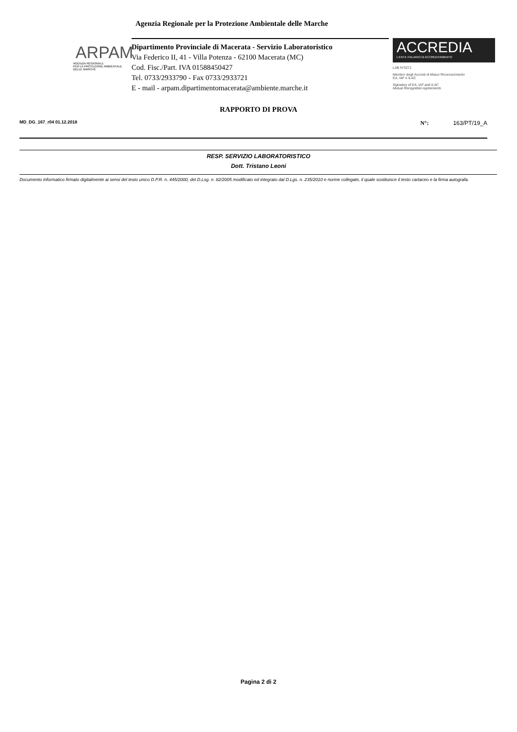Agenzia Regionale per la Protezione Ambientale delle Marche
ARPAM
AGENZIA REGIONALE
PER LA PROTEZIONE AMBIENTALE
DELLE MARCHE
Dipartimento Provinciale di Macerata - Servizio Laboratoristico
Via Federico II, 41 - Villa Potenza - 62100 Macerata (MC)
Cod. Fisc./Part. IVA 01588450427
Tel. 0733/2933790 - Fax 0733/2933721
E - mail - arpam.dipartimentomacerata@ambiente.marche.it
ACCREDIA
L'ENTE ITALIANO DI ACCREDITAMENTO
LAB N°0271
Membro degli Accordi di Mutuo Riconoscimento
EA, IAF e ILAC
Signatory of EA, IAF and ILAC
Mutual Recognition Agreements
RAPPORTO DI PROVA
MD_DG_167_r04 01.12.2018 N°: 163/PT/19_A
RESP. SERVIZIO LABORATORISTICO
Dott. Tristano Leoni
Documento informatico firmato digitalmente ai sensi del testo unico D.P.R. n. 445/2000, del D.Lsg. n. 82/2005 modificato ed integrato dal D.Lgs. n. 235/2010 e norme collegate, il quale sostituisce il testo cartaceo e la firma autografa.
Pagina 2 di 2